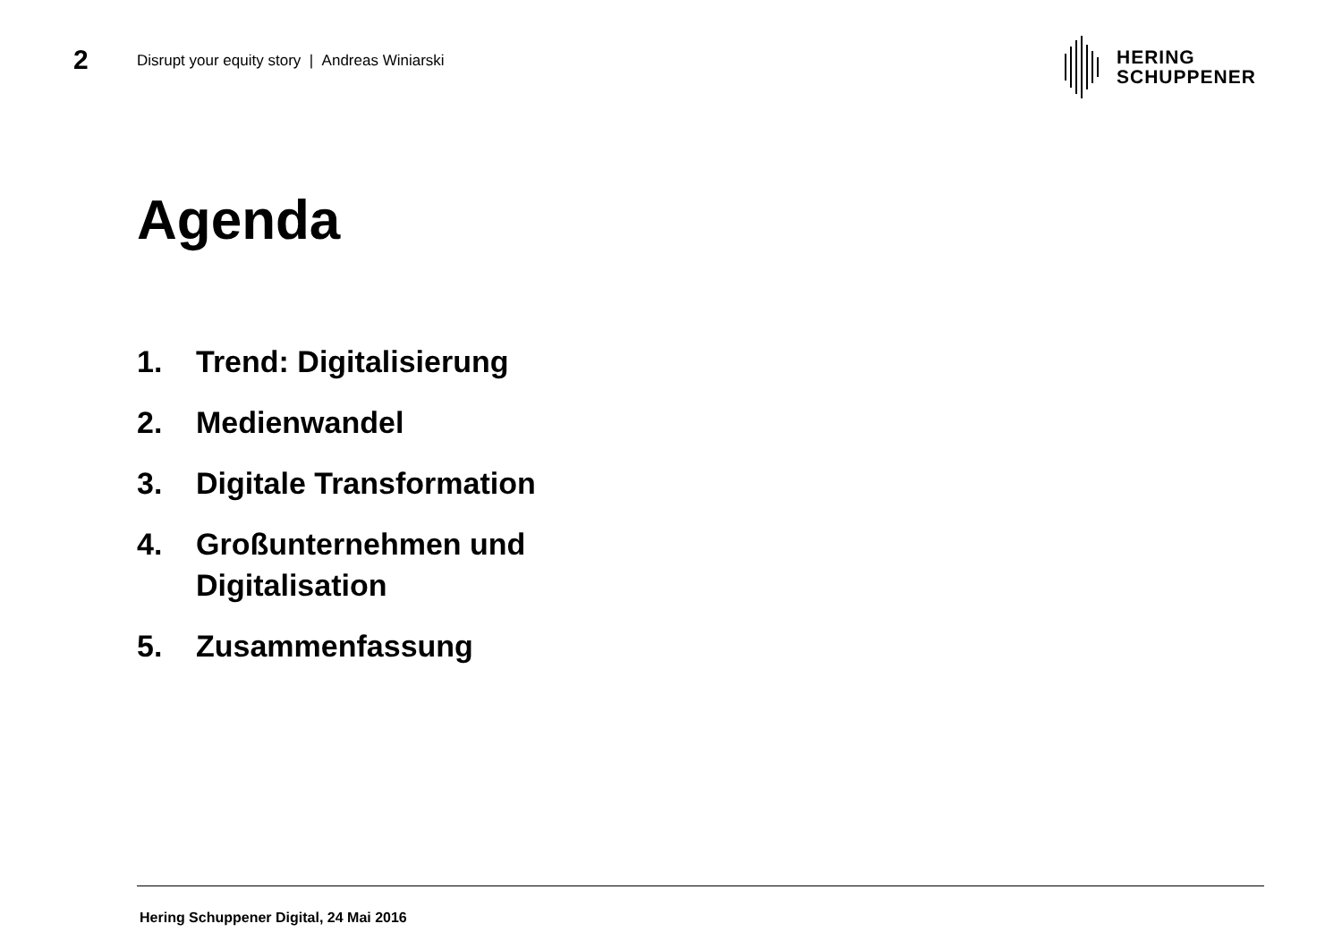2
Disrupt your equity story | Andreas Winiarski
HERING
SCHUPPENER
Agenda
1. Trend: Digitalisierung
2. Medienwandel
3. Digitale Transformation
4. Großunternehmen und
Digitalisation
5. Zusammenfassung
Hering Schuppener Digital, 24 Mai 2016